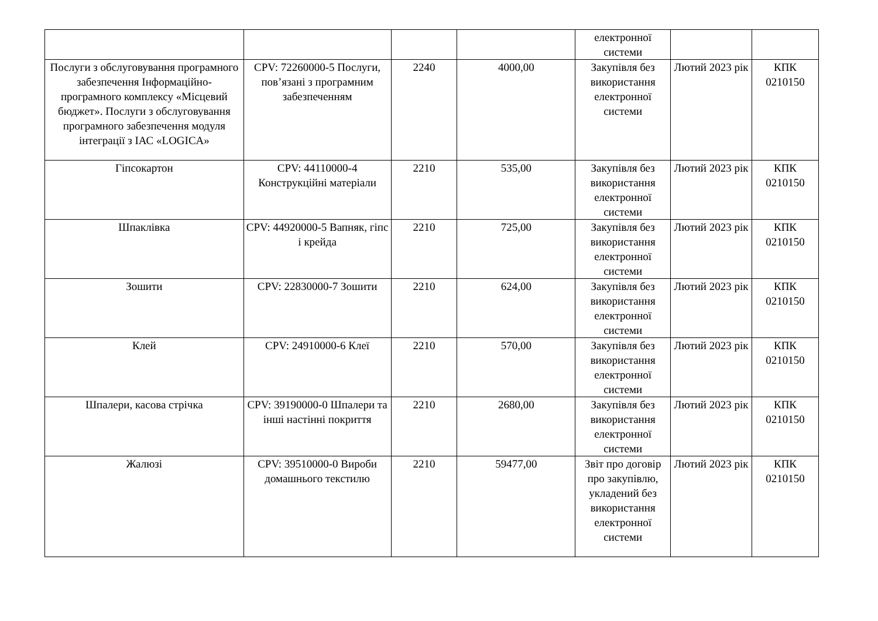| | | | | електронної системи | | |
| Послуги з обслуговування програмного забезпечення Інформаційно-програмного комплексу «Місцевий бюджет». Послуги з обслуговування програмного забезпечення модуля інтеграції з ІАС «LOGICA» | CPV: 72260000-5 Послуги, пов’язані з програмним забезпеченням | 2240 | 4000,00 | Закупівля без використання електронної системи | Лютий 2023 рік | КПК 0210150 |
| Гіпсокартон | CPV: 44110000-4 Конструкційні матеріали | 2210 | 535,00 | Закупівля без використання електронної системи | Лютий 2023 рік | КПК 0210150 |
| Шпаклівка | CPV: 44920000-5 Вапняк, гіпс і крейда | 2210 | 725,00 | Закупівля без використання електронної системи | Лютий 2023 рік | КПК 0210150 |
| Зошити | CPV: 22830000-7 Зошити | 2210 | 624,00 | Закупівля без використання електронної системи | Лютий 2023 рік | КПК 0210150 |
| Клей | CPV: 24910000-6 Клеї | 2210 | 570,00 | Закупівля без використання електронної системи | Лютий 2023 рік | КПК 0210150 |
| Шпалери, касова стрічка | CPV: 39190000-0 Шпалери та інші настінні покриття | 2210 | 2680,00 | Закупівля без використання електронної системи | Лютий 2023 рік | КПК 0210150 |
| Жалюзі | CPV: 39510000-0 Вироби домашнього текстилю | 2210 | 59477,00 | Звіт про договір про закупівлю, укладений без використання електронної системи | Лютий 2023 рік | КПК 0210150 |